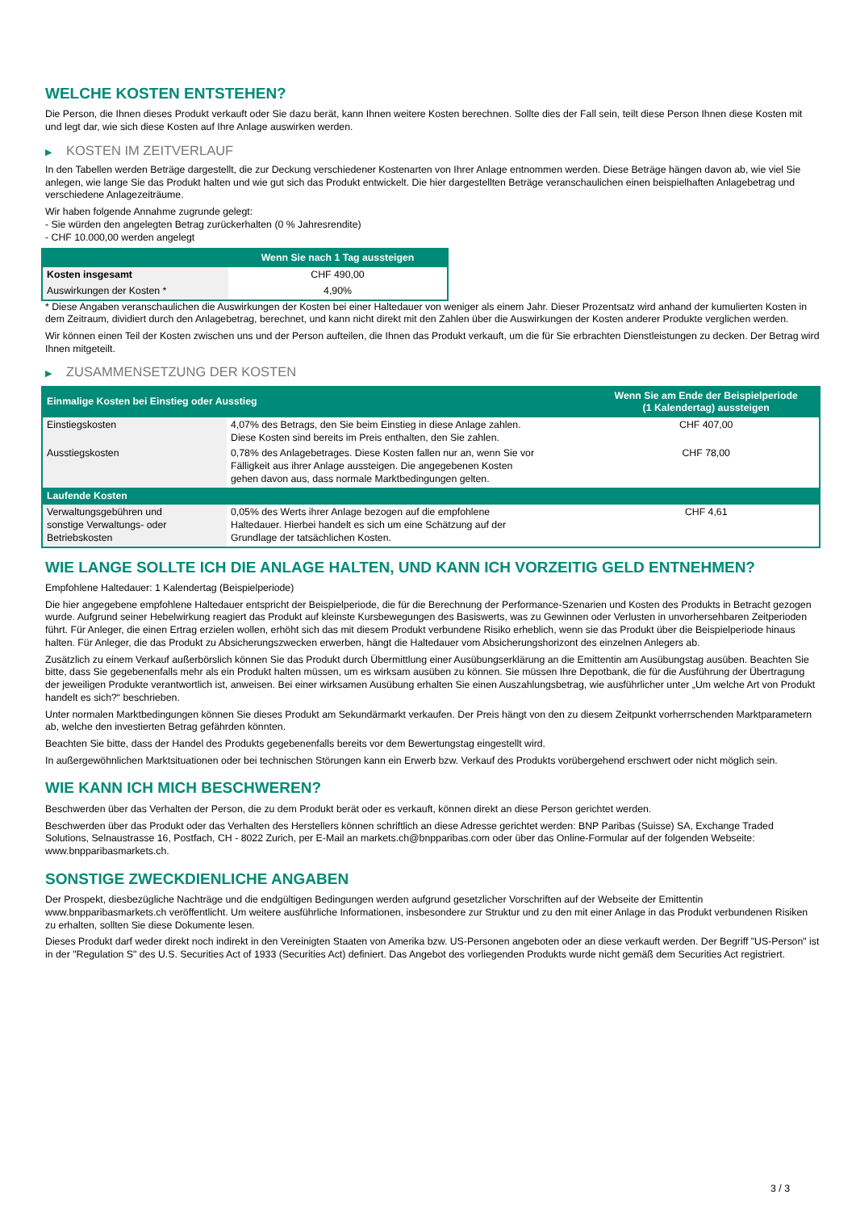WELCHE KOSTEN ENTSTEHEN?
Die Person, die Ihnen dieses Produkt verkauft oder Sie dazu berät, kann Ihnen weitere Kosten berechnen. Sollte dies der Fall sein, teilt diese Person Ihnen diese Kosten mit und legt dar, wie sich diese Kosten auf Ihre Anlage auswirken werden.
▶ KOSTEN IM ZEITVERLAUF
In den Tabellen werden Beträge dargestellt, die zur Deckung verschiedener Kostenarten von Ihrer Anlage entnommen werden. Diese Beträge hängen davon ab, wie viel Sie anlegen, wie lange Sie das Produkt halten und wie gut sich das Produkt entwickelt. Die hier dargestellten Beträge veranschaulichen einen beispielhaften Anlagebetrag und verschiedene Anlagezeiträume.
Wir haben folgende Annahme zugrunde gelegt:
- Sie würden den angelegten Betrag zurückerhalten (0 % Jahresrendite)
- CHF 10.000,00 werden angelegt
| | Wenn Sie nach 1 Tag aussteigen |
| --- | --- |
| Kosten insgesamt | CHF 490,00 |
| Auswirkungen der Kosten * | 4,90% |
* Diese Angaben veranschaulichen die Auswirkungen der Kosten bei einer Haltedauer von weniger als einem Jahr. Dieser Prozentsatz wird anhand der kumulierten Kosten in dem Zeitraum, dividiert durch den Anlagebetrag, berechnet, und kann nicht direkt mit den Zahlen über die Auswirkungen der Kosten anderer Produkte verglichen werden.
Wir können einen Teil der Kosten zwischen uns und der Person aufteilen, die Ihnen das Produkt verkauft, um die für Sie erbrachten Dienstleistungen zu decken. Der Betrag wird Ihnen mitgeteilt.
▶ ZUSAMMENSETZUNG DER KOSTEN
| Einmalige Kosten bei Einstieg oder Ausstieg | | Wenn Sie am Ende der Beispielperiode (1 Kalendertag) aussteigen |
| --- | --- | --- |
| Einstiegskosten | 4,07% des Betrags, den Sie beim Einstieg in diese Anlage zahlen. Diese Kosten sind bereits im Preis enthalten, den Sie zahlen. | CHF 407,00 |
| Ausstiegskosten | 0,78% des Anlagebetrages. Diese Kosten fallen nur an, wenn Sie vor Fälligkeit aus ihrer Anlage aussteigen. Die angegebenen Kosten gehen davon aus, dass normale Marktbedingungen gelten. | CHF 78,00 |
| Laufende Kosten | | |
| Verwaltungsgebühren und sonstige Verwaltungs- oder Betriebskosten | 0,05% des Werts ihrer Anlage bezogen auf die empfohlene Haltedauer. Hierbei handelt es sich um eine Schätzung auf der Grundlage der tatsächlichen Kosten. | CHF 4,61 |
WIE LANGE SOLLTE ICH DIE ANLAGE HALTEN, UND KANN ICH VORZEITIG GELD ENTNEHMEN?
Empfohlene Haltedauer: 1 Kalendertag (Beispielperiode)
Die hier angegebene empfohlene Haltedauer entspricht der Beispielperiode, die für die Berechnung der Performance-Szenarien und Kosten des Produkts in Betracht gezogen wurde. Aufgrund seiner Hebelwirkung reagiert das Produkt auf kleinste Kursbewegungen des Basiswerts, was zu Gewinnen oder Verlusten in unvorhersehbaren Zeitperioden führt. Für Anleger, die einen Ertrag erzielen wollen, erhöht sich das mit diesem Produkt verbundene Risiko erheblich, wenn sie das Produkt über die Beispielperiode hinaus halten. Für Anleger, die das Produkt zu Absicherungszwecken erwerben, hängt die Haltedauer vom Absicherungshorizont des einzelnen Anlegers ab.
Zusätzlich zu einem Verkauf außerbörslich können Sie das Produkt durch Übermittlung einer Ausübungserklärung an die Emittentin am Ausübungstag ausüben. Beachten Sie bitte, dass Sie gegebenenfalls mehr als ein Produkt halten müssen, um es wirksam ausüben zu können. Sie müssen Ihre Depotbank, die für die Ausführung der Übertragung der jeweiligen Produkte verantwortlich ist, anweisen. Bei einer wirksamen Ausübung erhalten Sie einen Auszahlungsbetrag, wie ausführlicher unter „Um welche Art von Produkt handelt es sich?“ beschrieben.
Unter normalen Marktbedingungen können Sie dieses Produkt am Sekundärmarkt verkaufen. Der Preis hängt von den zu diesem Zeitpunkt vorherrschenden Marktparametern ab, welche den investierten Betrag gefährden könnten.
Beachten Sie bitte, dass der Handel des Produkts gegebenenfalls bereits vor dem Bewertungstag eingestellt wird.
In außergewöhnlichen Marktsituationen oder bei technischen Störungen kann ein Erwerb bzw. Verkauf des Produkts vorübergehend erschwert oder nicht möglich sein.
WIE KANN ICH MICH BESCHWEREN?
Beschwerden über das Verhalten der Person, die zu dem Produkt berät oder es verkauft, können direkt an diese Person gerichtet werden.
Beschwerden über das Produkt oder das Verhalten des Herstellers können schriftlich an diese Adresse gerichtet werden: BNP Paribas (Suisse) SA, Exchange Traded Solutions, Selnaustrasse 16, Postfach, CH - 8022 Zurich, per E-Mail an markets.ch@bnpparibas.com oder über das Online-Formular auf der folgenden Webseite: www.bnpparibasmarkets.ch.
SONSTIGE ZWECKDIENLICHE ANGABEN
Der Prospekt, diesbezügliche Nachträge und die endgültigen Bedingungen werden aufgrund gesetzlicher Vorschriften auf der Webseite der Emittentin www.bnpparibasmarkets.ch veröffentlicht. Um weitere ausführliche Informationen, insbesondere zur Struktur und zu den mit einer Anlage in das Produkt verbundenen Risiken zu erhalten, sollten Sie diese Dokumente lesen.
Dieses Produkt darf weder direkt noch indirekt in den Vereinigten Staaten von Amerika bzw. US-Personen angeboten oder an diese verkauft werden. Der Begriff "US-Person" ist in der "Regulation S" des U.S. Securities Act of 1933 (Securities Act) definiert. Das Angebot des vorliegenden Produkts wurde nicht gemäß dem Securities Act registriert.
3 / 3